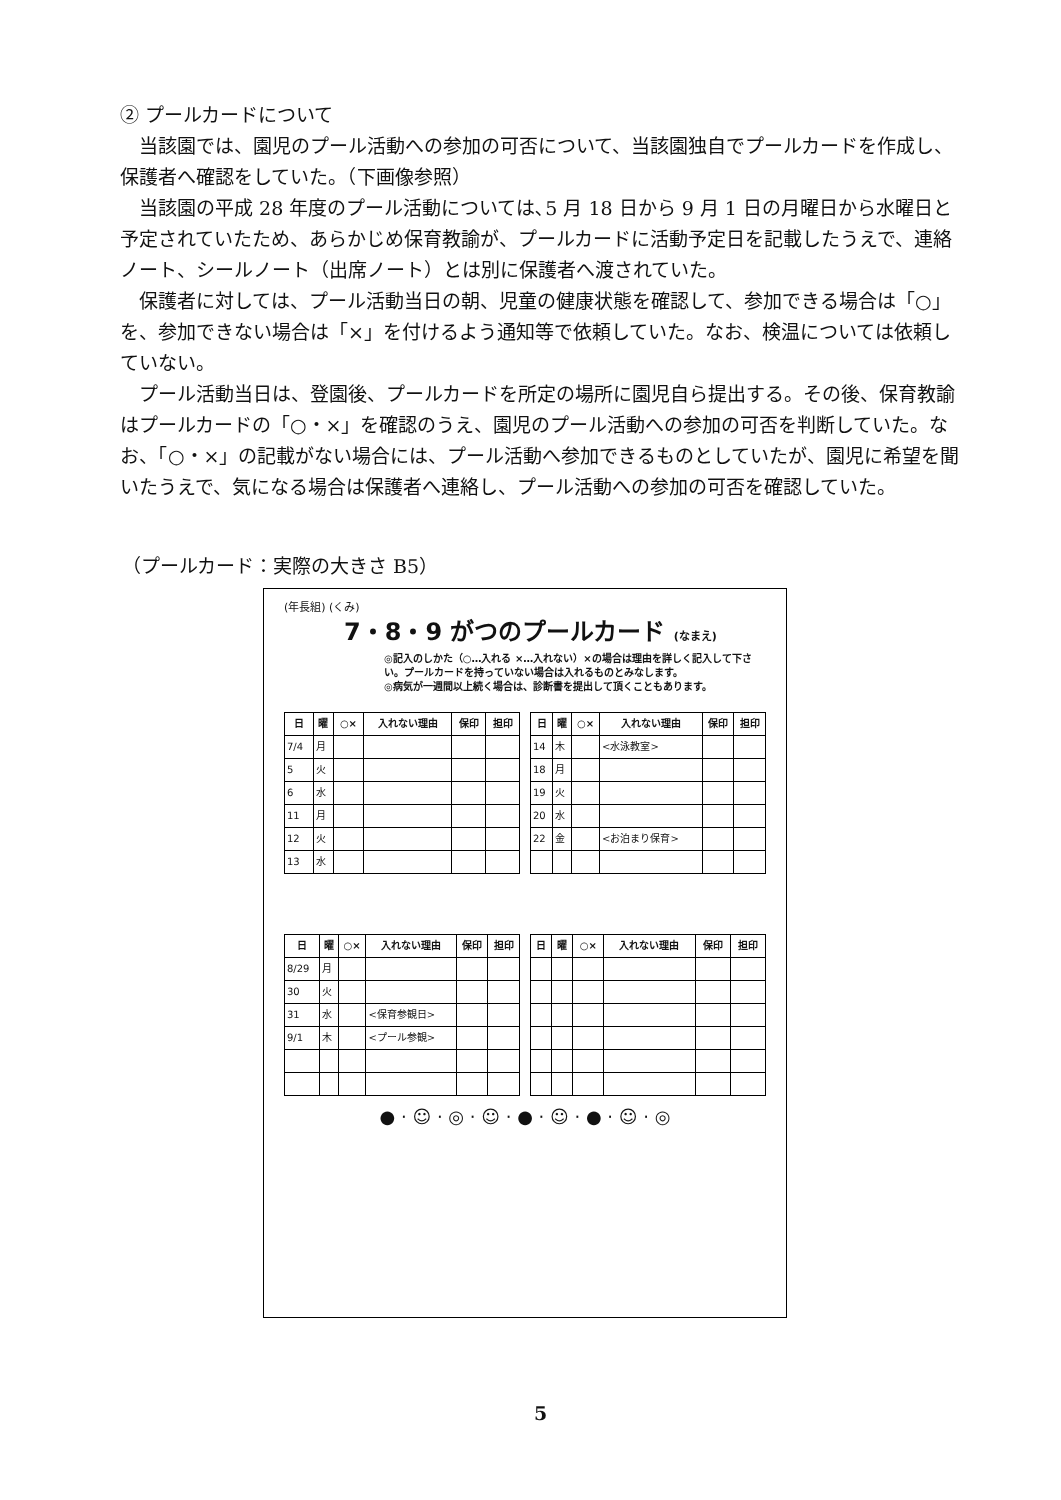② プールカードについて
当該園では、園児のプール活動への参加の可否について、当該園独自でプールカードを作成し、保護者へ確認をしていた。（下画像参照）
当該園の平成 28 年度のプール活動については､5 月 18 日から 9 月 1 日の月曜日から水曜日と予定されていたため、あらかじめ保育教諭が、プールカードに活動予定日を記載したうえで、連絡ノート、シールノート（出席ノート）とは別に保護者へ渡されていた。
保護者に対しては、プール活動当日の朝、児童の健康状態を確認して、参加できる場合は「○」を、参加できない場合は「×」を付けるよう通知等で依頼していた。なお、検温については依頼していない。
プール活動当日は、登園後、プールカードを所定の場所に園児自ら提出する。その後、保育教諭はプールカードの「○・×」を確認のうえ、園児のプール活動への参加の可否を判断していた。なお、「○・×」の記載がない場合には、プール活動へ参加できるものとしていたが、園児に希望を聞いたうえで、気になる場合は保護者へ連絡し、プール活動への参加の可否を確認していた。
（プールカード：実際の大きさ B5）
(年長組) (くみ)
7・8・9 がつのプールカード (なまえ)
◎記入のしかた（○…入れる ×…入れない）×の場合は理由を詳しく記入して下さい。プールカードを持っていない場合は入れるものとみなします。
◎病気が一週間以上続く場合は、診断書を提出して頂くこともあります。
| 日 | 曜 | ○× | 入れない理由 | 保印 | 担印 |
| --- | --- | --- | --- | --- | --- |
| 7/4 | 月 | | | | |
| 5 | 火 | | | | |
| 6 | 水 | | | | |
| 11 | 月 | | | | |
| 12 | 火 | | | | |
| 13 | 水 | | | | |
| 日 | 曜 | ○× | 入れない理由 | 保印 | 担印 |
| --- | --- | --- | --- | --- | --- |
| 14 | 木 | | <水泳教室> | | |
| 18 | 月 | | | | |
| 19 | 火 | | | | |
| 20 | 水 | | | | |
| 22 | 金 | | <お泊まり保育> | | |
| 日 | 曜 | ○× | 入れない理由 | 保印 | 担印 |
| --- | --- | --- | --- | --- | --- |
| 8/29 | 月 | | | | |
| 30 | 火 | | | | |
| 31 | 水 | | <保育参観日> | | |
| 9/1 | 木 | | <プール参観> | | |
| 日 | 曜 | ○× | 入れない理由 | 保印 | 担印 |
| --- | --- | --- | --- | --- | --- |
● · ☺ · ◎ · ☺ · ● · ☺ · ● · ☺ · ◎
5